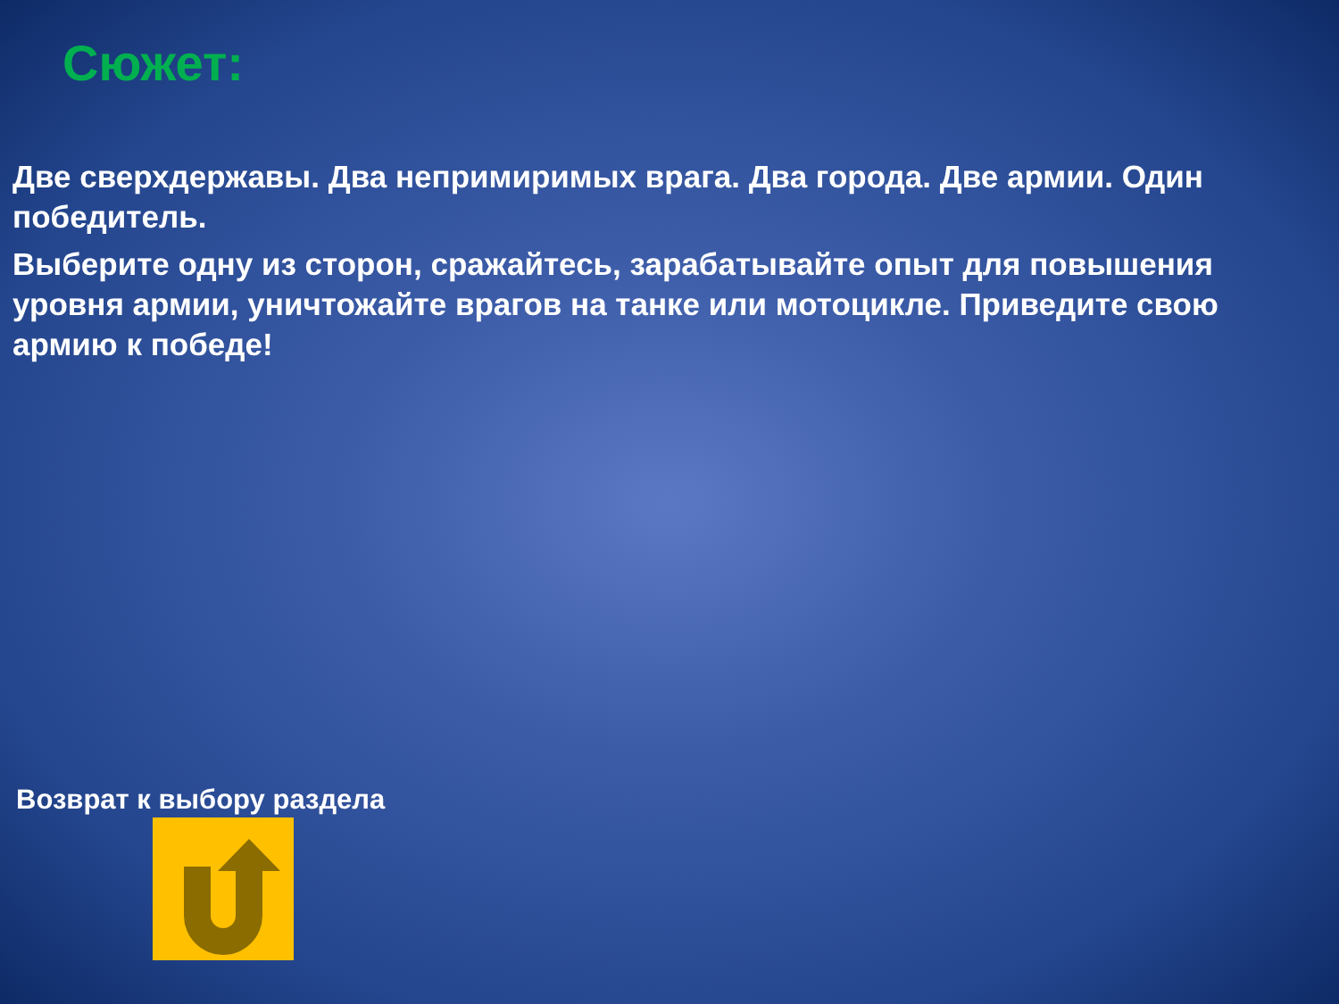Сюжет:
Две сверхдержавы. Два непримиримых врага. Два города. Две армии. Один победитель.
Выберите одну из сторон, сражайтесь, зарабатывайте опыт для повышения уровня армии, уничтожайте врагов на танке или мотоцикле. Приведите свою армию к победе!
Возврат к выбору раздела